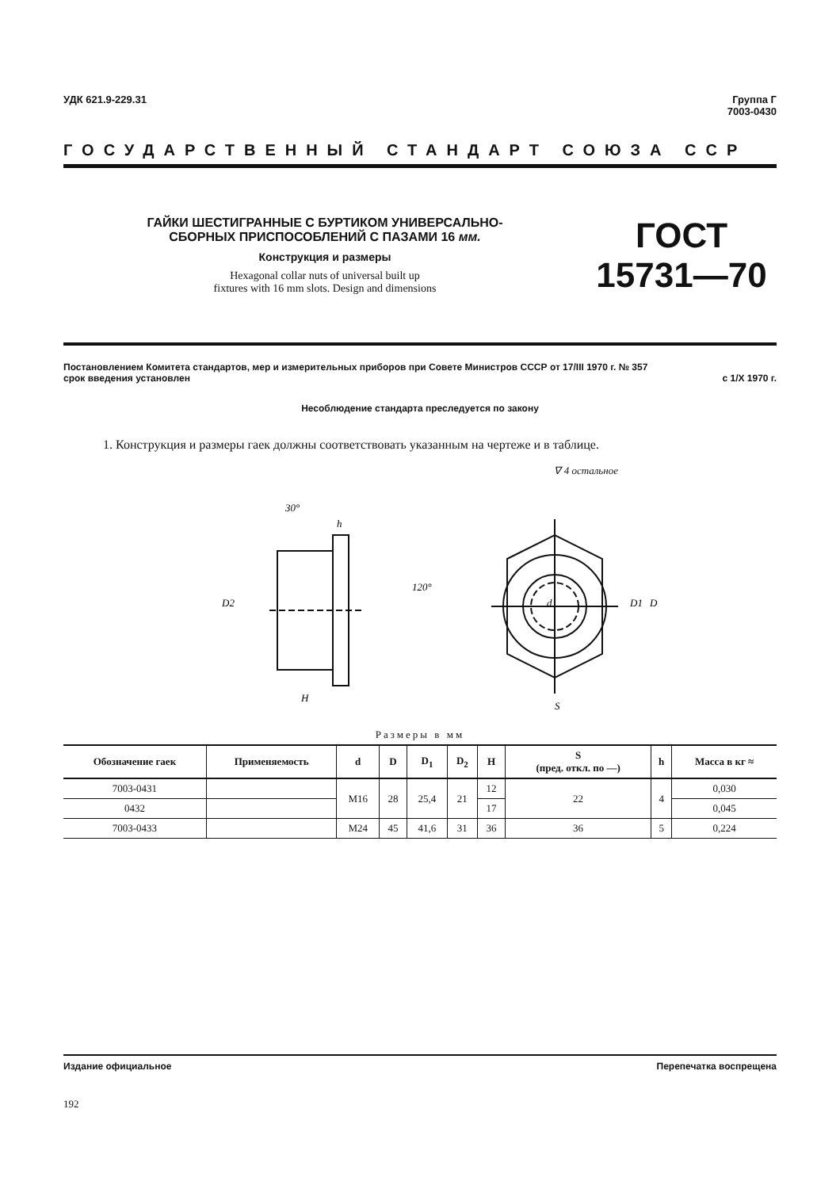УДК 621.9-229.31 Группа Г
7003-0430
ГОСУДАРСТВЕННЫЙ СТАНДАРТ СОЮЗА ССР
ГАЙКИ ШЕСТИГРАННЫЕ С БУРТИКОМ УНИВЕРСАЛЬНО-
СБОРНЫХ ПРИСПОСОБЛЕНИЙ С ПАЗАМИ 16 мм.
Конструкция и размеры
Hexagonal collar nuts of universal built up
fixtures with 16 mm slots. Design and dimensions
ГОСТ
15731—70
Постановлением Комитета стандартов, мер и измерительных приборов при Совете Министров СССР от 17/III 1970 г. № 357
срок введения установлен с 1/X 1970 г.
Несоблюдение стандарта преследуется по закону
1. Конструкция и размеры гаек должны соответствовать указанным на чертеже и в таблице.
∇ 4 остальное
H
S
D
D1
h
30°
120°
d
D2
Размеры в мм
| Обозначение гаек | Применяемость | d | D | D<sub>1</sub> | D<sub>2</sub> | H | S (пред. откл. по —) | h | Масса в кг ≈ |
| --- | --- | --- | --- | --- | --- | --- | --- | --- | --- |
| 7003-0431 | | М16 | 28 | 25,4 | 21 | 12 | 22 | 4 | 0,030 |
| 0432 | | | | | | 17 | | | 0,045 |
| 7003-0433 | | М24 | 45 | 41,6 | 31 | 36 | 36 | 5 | 0,224 |
Издание официальное Перепечатка воспрещена
192